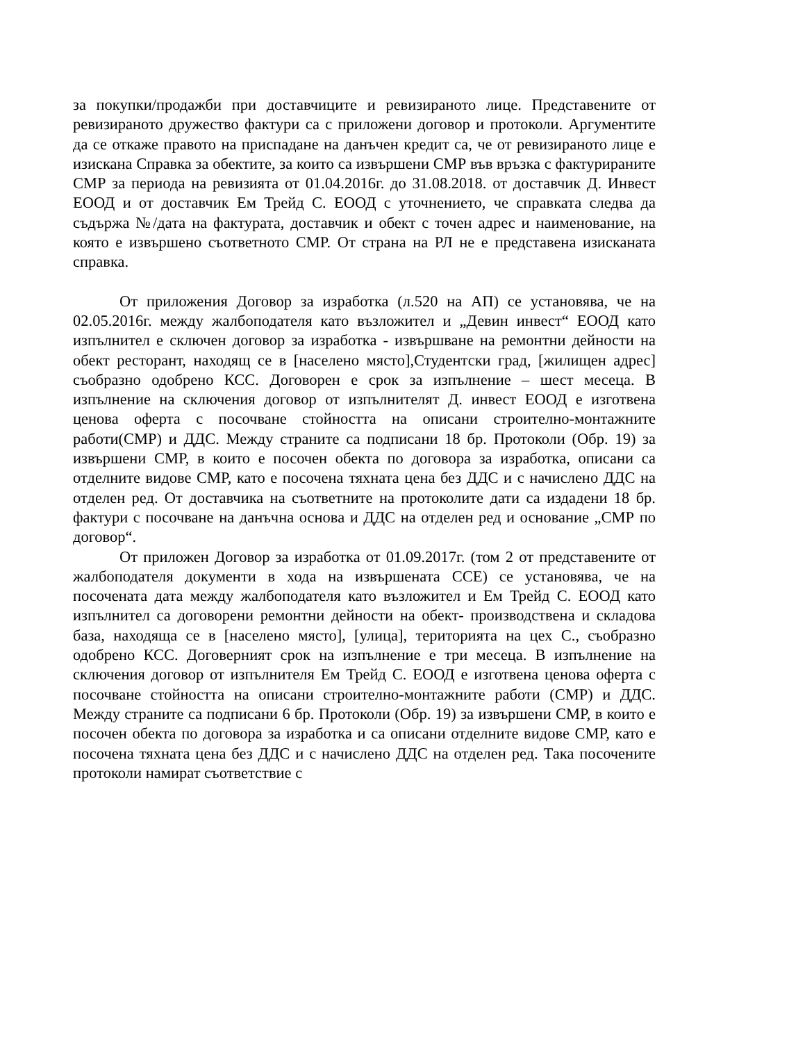за покупки/продажби при доставчиците и ревизираното лице. Представените от ревизираното дружество фактури са с приложени договор и протоколи. Аргументите да се откаже правото на приспадане на данъчен кредит са, че от ревизираното лице е изискана Справка за обектите, за които са извършени СМР във връзка с фактурираните СМР за периода на ревизията от 01.04.2016г. до 31.08.2018. от доставчик Д. Инвест ЕООД и от доставчик Ем Трейд С. ЕООД с уточнението, че справката следва да съдържа №/дата на фактурата, доставчик и обект с точен адрес и наименование, на която е извършено съответното СМР. От страна на РЛ не е представена изисканата справка.
От приложения Договор за изработка (л.520 на АП) се установява, че на 02.05.2016г. между жалбоподателя като възложител и „Девин инвест“ ЕООД като изпълнител е сключен договор за изработка - извършване на ремонтни дейности на обект ресторант, находящ се в [населено място],Студентски град, [жилищен адрес] съобразно одобрено КСС. Договорен е срок за изпълнение – шест месеца. В изпълнение на сключения договор от изпълнителят Д. инвест ЕООД е изготвена ценова оферта с посочване стойността на описани строително-монтажните работи(СМР) и ДДС. Между страните са подписани 18 бр. Протоколи (Обр. 19) за извършени СМР, в които е посочен обекта по договора за изработка, описани са отделните видове СМР, като е посочена тяхната цена без ДДС и с начислено ДДС на отделен ред. От доставчика на съответните на протоколите дати са издадени 18 бр. фактури с посочване на данъчна основа и ДДС на отделен ред и основание „СМР по договор“.
От приложен Договор за изработка от 01.09.2017г. (том 2 от представените от жалбоподателя документи в хода на извършената ССЕ) се установява, че на посочената дата между жалбоподателя като възложител и Ем Трейд С. ЕООД като изпълнител са договорени ремонтни дейности на обект- производствена и складова база, находяща се в [населено място], [улица], територията на цех С., съобразно одобрено КСС. Договерният срок на изпълнение е три месеца. В изпълнение на сключения договор от изпълнителя Ем Трейд С. ЕООД е изготвена ценова оферта с посочване стойността на описани строително-монтажните работи (СМР) и ДДС. Между страните са подписани 6 бр. Протоколи (Обр. 19) за извършени СМР, в които е посочен обекта по договора за изработка и са описани отделните видове СМР, като е посочена тяхната цена без ДДС и с начислено ДДС на отделен ред. Така посочените протоколи намират съответствие с